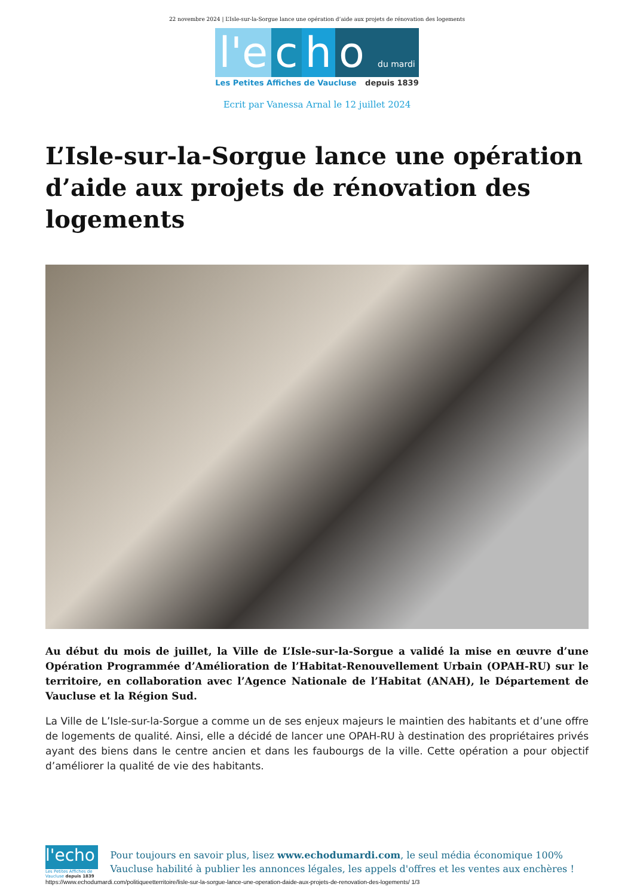22 novembre 2024 | L’Isle-sur-la-Sorgue lance une opération d’aide aux projets de rénovation des logements
l'e c h o du mardi
Les Petites Affiches de Vaucluse depuis 1839
Ecrit par Vanessa Arnal le 12 juillet 2024
L’Isle-sur-la-Sorgue lance une opération d’aide aux projets de rénovation des logements
Au début du mois de juillet, la Ville de L’Isle-sur-la-Sorgue a validé la mise en œuvre d’une Opération Programmée d’Amélioration de l’Habitat-Renouvellement Urbain (OPAH-RU) sur le territoire, en collaboration avec l’Agence Nationale de l’Habitat (ANAH), le Département de Vaucluse et la Région Sud.
La Ville de L’Isle-sur-la-Sorgue a comme un de ses enjeux majeurs le maintien des habitants et d’une offre de logements de qualité. Ainsi, elle a décidé de lancer une OPAH-RU à destination des propriétaires privés ayant des biens dans le centre ancien et dans les faubourgs de la ville. Cette opération a pour objectif d’améliorer la qualité de vie des habitants.
l'echo
Les Petites Affiches de Vaucluse depuis 1839
Pour toujours en savoir plus, lisez www.echodumardi.com, le seul média économique 100% Vaucluse habilité à publier les annonces légales, les appels d'offres et les ventes aux enchères !
https://www.echodumardi.com/politiqueetterritoire/lisle-sur-la-sorgue-lance-une-operation-daide-aux-projets-de-renovation-des-logements/ 1/3